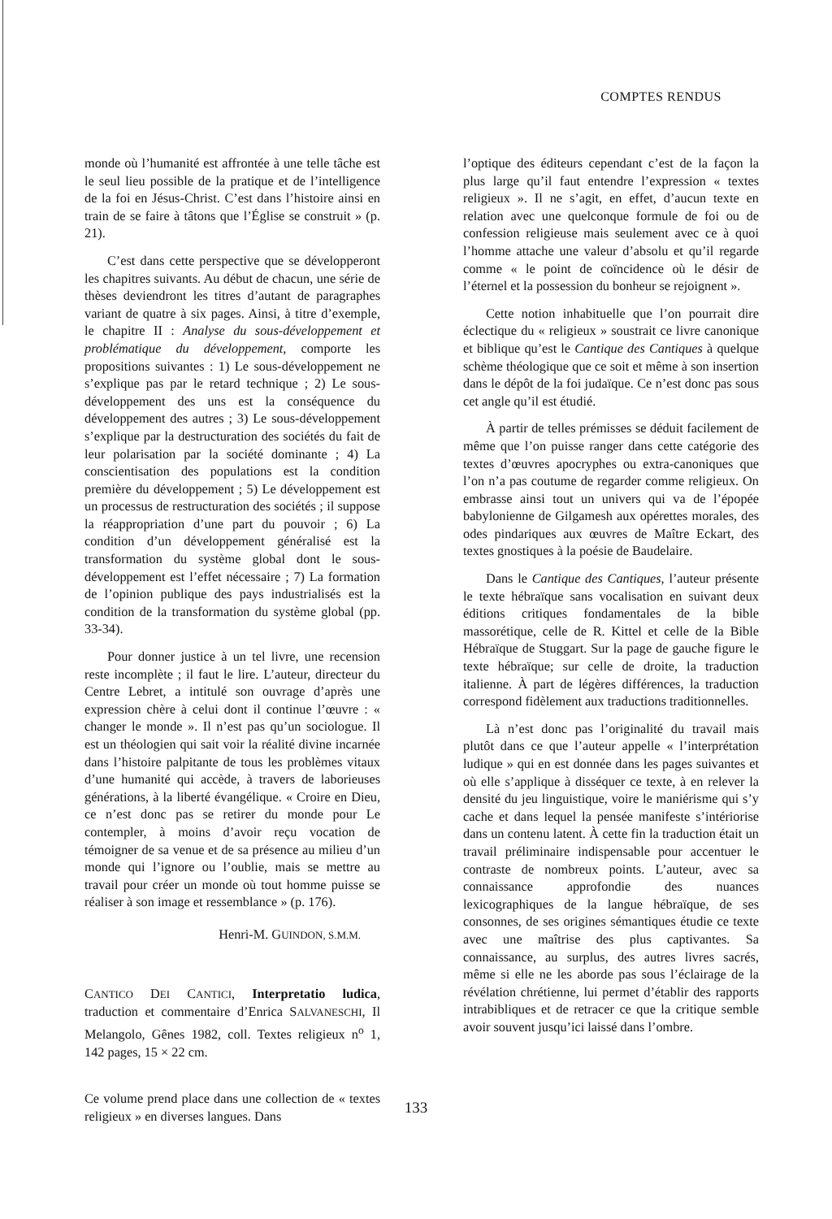COMPTES RENDUS
monde où l’humanité est affrontée à une telle tâche est le seul lieu possible de la pratique et de l’intelligence de la foi en Jésus-Christ. C’est dans l’histoire ainsi en train de se faire à tâtons que l’Église se construit » (p. 21).
C’est dans cette perspective que se développeront les chapitres suivants. Au début de chacun, une série de thèses deviendront les titres d’autant de paragraphes variant de quatre à six pages. Ainsi, à titre d’exemple, le chapitre II : Analyse du sous-développement et problématique du développement, comporte les propositions suivantes : 1) Le sous-développement ne s’explique pas par le retard technique ; 2) Le sous-développement des uns est la conséquence du développement des autres ; 3) Le sous-développement s’explique par la destructuration des sociétés du fait de leur polarisation par la société dominante ; 4) La conscientisation des populations est la condition première du développement ; 5) Le développement est un processus de restructuration des sociétés ; il suppose la réappropriation d’une part du pouvoir ; 6) La condition d’un développement généralisé est la transformation du système global dont le sous-développement est l’effet nécessaire ; 7) La formation de l’opinion publique des pays industrialisés est la condition de la transformation du système global (pp. 33-34).
Pour donner justice à un tel livre, une recension reste incomplète ; il faut le lire. L’auteur, directeur du Centre Lebret, a intitulé son ouvrage d’après une expression chère à celui dont il continue l’œuvre : « changer le monde ». Il n’est pas qu’un sociologue. Il est un théologien qui sait voir la réalité divine incarnée dans l’histoire palpitante de tous les problèmes vitaux d’une humanité qui accède, à travers de laborieuses générations, à la liberté évangélique. « Croire en Dieu, ce n’est donc pas se retirer du monde pour Le contempler, à moins d’avoir reçu vocation de témoigner de sa venue et de sa présence au milieu d’un monde qui l’ignore ou l’oublie, mais se mettre au travail pour créer un monde où tout homme puisse se réaliser à son image et ressemblance » (p. 176).
Henri-M. GUINDON, S.M.M.
CANTICO DEI CANTICI, Interpretatio ludica, traduction et commentaire d’Enrica SALVANESCHI, Il Melangolo, Gênes 1982, coll. Textes religieux n<sup>o</sup> 1, 142 pages, 15 × 22 cm.
Ce volume prend place dans une collection de « textes religieux » en diverses langues. Dans
l’optique des éditeurs cependant c’est de la façon la plus large qu’il faut entendre l’expression « textes religieux ». Il ne s’agit, en effet, d’aucun texte en relation avec une quelconque formule de foi ou de confession religieuse mais seulement avec ce à quoi l’homme attache une valeur d’absolu et qu’il regarde comme « le point de coïncidence où le désir de l’éternel et la possession du bonheur se rejoignent ».
Cette notion inhabituelle que l’on pourrait dire éclectique du « religieux » soustrait ce livre canonique et biblique qu’est le Cantique des Cantiques à quelque schème théologique que ce soit et même à son insertion dans le dépôt de la foi judaïque. Ce n’est donc pas sous cet angle qu’il est étudié.
À partir de telles prémisses se déduit facilement de même que l’on puisse ranger dans cette catégorie des textes d’œuvres apocryphes ou extra-canoniques que l’on n’a pas coutume de regarder comme religieux. On embrasse ainsi tout un univers qui va de l’épopée babylonienne de Gilgamesh aux opérettes morales, des odes pindariques aux œuvres de Maître Eckart, des textes gnostiques à la poésie de Baudelaire.
Dans le Cantique des Cantiques, l’auteur présente le texte hébraïque sans vocalisation en suivant deux éditions critiques fondamentales de la bible massorétique, celle de R. Kittel et celle de la Bible Hébraïque de Stuggart. Sur la page de gauche figure le texte hébraïque; sur celle de droite, la traduction italienne. À part de légères différences, la traduction correspond fidèlement aux traductions traditionnelles.
Là n’est donc pas l’originalité du travail mais plutôt dans ce que l’auteur appelle « l’interprétation ludique » qui en est donnée dans les pages suivantes et où elle s’applique à disséquer ce texte, à en relever la densité du jeu linguistique, voire le maniérisme qui s’y cache et dans lequel la pensée manifeste s’intériorise dans un contenu latent. À cette fin la traduction était un travail préliminaire indispensable pour accentuer le contraste de nombreux points. L’auteur, avec sa connaissance approfondie des nuances lexicographiques de la langue hébraïque, de ses consonnes, de ses origines sémantiques étudie ce texte avec une maîtrise des plus captivantes. Sa connaissance, au surplus, des autres livres sacrés, même si elle ne les aborde pas sous l’éclairage de la révélation chrétienne, lui permet d’établir des rapports intrabibliques et de retracer ce que la critique semble avoir souvent jusqu’ici laissé dans l’ombre.
133